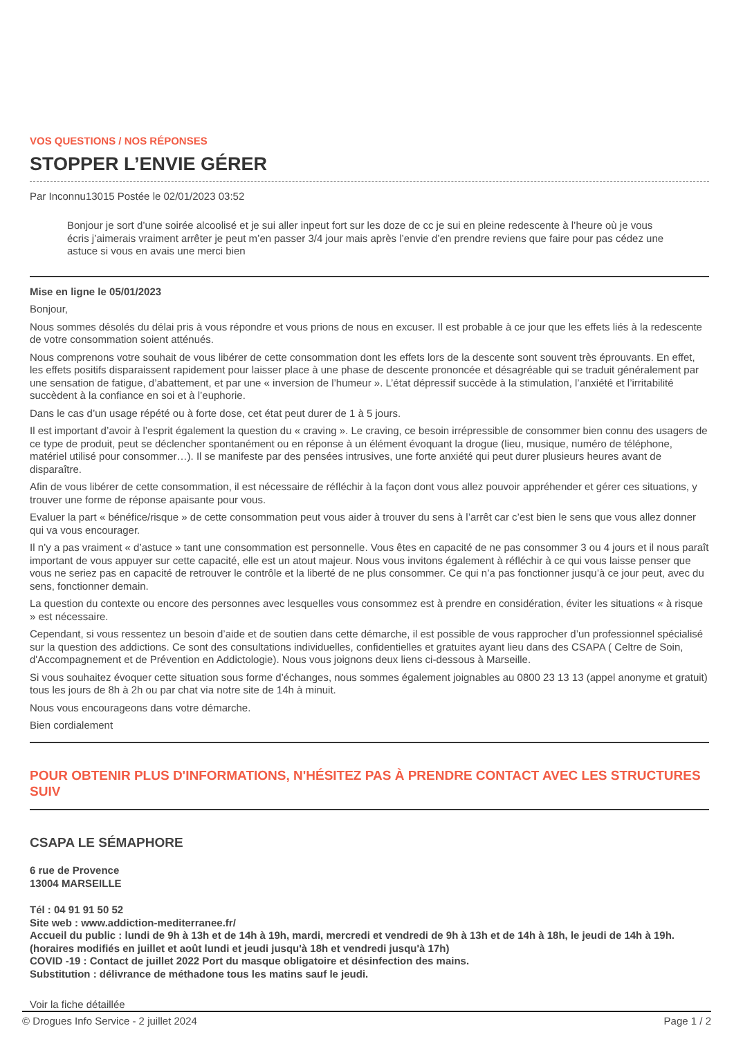VOS QUESTIONS / NOS RÉPONSES
STOPPER L’ENVIE GÉRER
Par Inconnu13015 Postée le 02/01/2023 03:52
Bonjour je sort d’une soirée alcoolisé et je sui aller inpeut fort sur les doze de cc je sui en pleine redescente à l’heure où je vous écris j’aimerais vraiment arrêter je peut m’en passer 3/4 jour mais après l’envie d’en prendre reviens que faire pour pas cédez une astuce si vous en avais une merci bien
Mise en ligne le 05/01/2023
Bonjour,
Nous sommes désolés du délai pris à vous répondre et vous prions de nous en excuser. Il est probable à ce jour que les effets liés à la redescente de votre consommation soient atténués.
Nous comprenons votre souhait de vous libérer de cette consommation dont les effets lors de la descente sont souvent très éprouvants. En effet, les effets positifs disparaissent rapidement pour laisser place à une phase de descente prononcée et désagréable qui se traduit généralement par une sensation de fatigue, d’abattement, et par une « inversion de l’humeur ». L’état dépressif succède à la stimulation, l’anxiété et l’irritabilité succèdent à la confiance en soi et à l’euphorie.
Dans le cas d’un usage répété ou à forte dose, cet état peut durer de 1 à 5 jours.
Il est important d’avoir à l’esprit également la question du « craving ». Le craving, ce besoin irrépressible de consommer bien connu des usagers de ce type de produit, peut se déclencher spontanément ou en réponse à un élément évoquant la drogue (lieu, musique, numéro de téléphone, matériel utilisé pour consommer…). Il se manifeste par des pensées intrusives, une forte anxiété qui peut durer plusieurs heures avant de disparaître.
Afin de vous libérer de cette consommation, il est nécessaire de réfléchir à la façon dont vous allez pouvoir appréhender et gérer ces situations, y trouver une forme de réponse apaisante pour vous.
Evaluer la part « bénéfice/risque » de cette consommation peut vous aider à trouver du sens à l’arrêt car c’est bien le sens que vous allez donner qui va vous encourager.
Il n’y a pas vraiment « d’astuce » tant une consommation est personnelle. Vous êtes en capacité de ne pas consommer 3 ou 4 jours et il nous paraît important de vous appuyer sur cette capacité, elle est un atout majeur. Nous vous invitons également à réfléchir à ce qui vous laisse penser que vous ne seriez pas en capacité de retrouver le contrôle et la liberté de ne plus consommer. Ce qui n’a pas fonctionner jusqu’à ce jour peut, avec du sens, fonctionner demain.
La question du contexte ou encore des personnes avec lesquelles vous consommez est à prendre en considération, éviter les situations « à risque » est nécessaire.
Cependant, si vous ressentez un besoin d’aide et de soutien dans cette démarche, il est possible de vous rapprocher d’un professionnel spécialisé sur la question des addictions. Ce sont des consultations individuelles, confidentielles et gratuites ayant lieu dans des CSAPA ( Celtre de Soin, d'Accompagnement et de Prévention en Addictologie). Nous vous joignons deux liens ci-dessous à Marseille.
Si vous souhaitez évoquer cette situation sous forme d’échanges, nous sommes également joignables au 0800 23 13 13 (appel anonyme et gratuit) tous les jours de 8h à 2h ou par chat via notre site de 14h à minuit.
Nous vous encourageons dans votre démarche.
Bien cordialement
POUR OBTENIR PLUS D'INFORMATIONS, N'HÉSITEZ PAS À PRENDRE CONTACT AVEC LES STRUCTURES SUIV
CSAPA LE SÉMAPHORE
6 rue de Provence
13004 MARSEILLE
Tél : 04 91 91 50 52
Site web : www.addiction-mediterranee.fr/
Accueil du public : lundi de 9h à 13h et de 14h à 19h, mardi, mercredi et vendredi de 9h à 13h et de 14h à 18h, le jeudi de 14h à 19h. (horaires modifiés en juillet et août lundi et jeudi jusqu'à 18h et vendredi jusqu'à 17h)
COVID -19 : Contact de juillet 2022 Port du masque obligatoire et désinfection des mains.
Substitution : délivrance de méthadone tous les matins sauf le jeudi.
Voir la fiche détaillée
© Drogues Info Service - 2 juillet 2024 Page 1 / 2